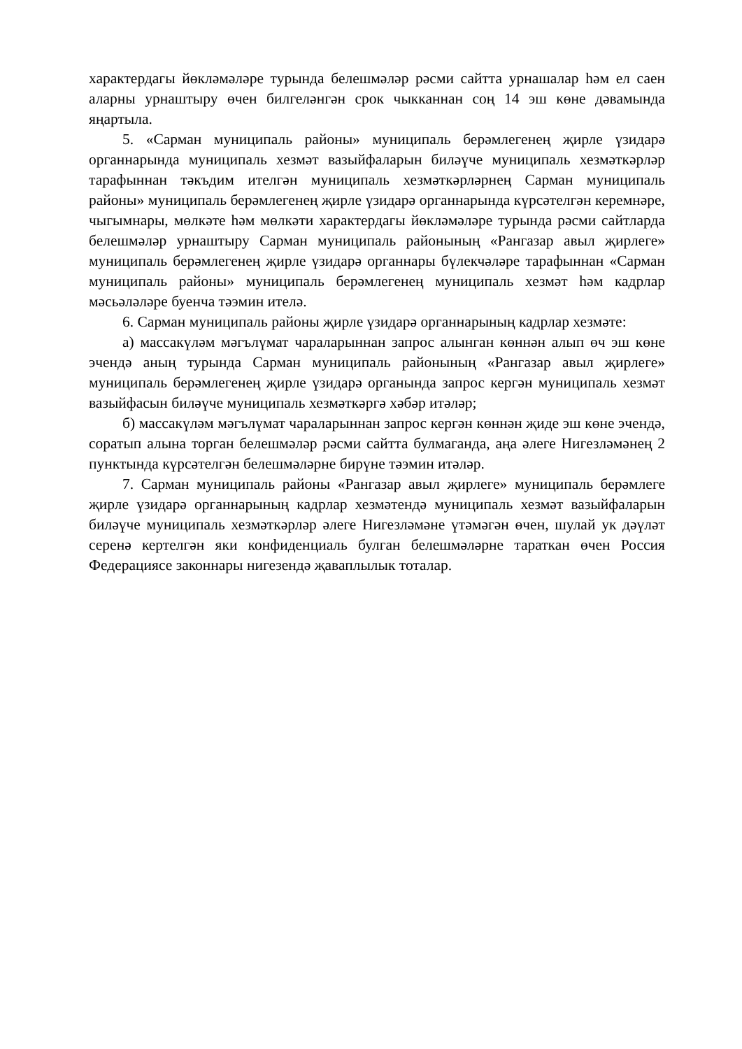характердагы йөкләмәләре турында белешмәләр рәсми сайтта урнашалар һәм ел саен аларны урнаштыру өчен билгеләнгән срок чыкканнан соң 14 эш көне дәвамында яңартыла.
5. «Сарман муниципаль районы» муниципаль берәмлегенең җирле үзидарә органнарында муниципаль хезмәт вазыйфаларын биләүче муниципаль хезмәткәрләр тарафыннан тәкъдим ителгән муниципаль хезмәткәрләрнең Сарман муниципаль районы» муниципаль берәмлегенең җирле үзидарә органнарында күрсәтелгән керемнәре, чыгымнары, мөлкәте һәм мөлкәти характердагы йөкләмәләре турында рәсми сайтларда белешмәләр урнаштыру Сарман муниципаль районының «Рангазар авыл җирлеге» муниципаль берәмлегенең җирле үзидарә органнары бүлекчәләре тарафыннан «Сарман муниципаль районы» муниципаль берәмлегенең муниципаль хезмәт һәм кадрлар мәсьәләләре буенча тәэмин ителә.
6. Сарман муниципаль районы җирле үзидарә органнарының кадрлар хезмәте:
а) массакүләм мәгълүмат чараларыннан запрос алынган көннән алып өч эш көне эчендә аның турында Сарман муниципаль районының «Рангазар авыл җирлеге» муниципаль берәмлегенең җирле үзидарә органында запрос кергән муниципаль хезмәт вазыйфасын биләүче муниципаль хезмәткәргә хәбәр итәләр;
б) массакүләм мәгълүмат чараларыннан запрос кергән көннән җиде эш көне эчендә, соратып алына торган белешмәләр рәсми сайтта булмаганда, аңа әлеге Нигезләмәнең 2 пунктында күрсәтелгән белешмәләрне бирүне тәэмин итәләр.
7. Сарман муниципаль районы «Рангазар авыл җирлеге» муниципаль берәмлеге җирле үзидарә органнарының кадрлар хезмәтендә муниципаль хезмәт вазыйфаларын биләүче муниципаль хезмәткәрләр әлеге Нигезләмәне үтәмәгән өчен, шулай ук дәүләт серенә кертелгән яки конфиденциаль булган белешмәләрне тараткан өчен Россия Федерациясе законнары нигезендә җаваплылык тоталар.